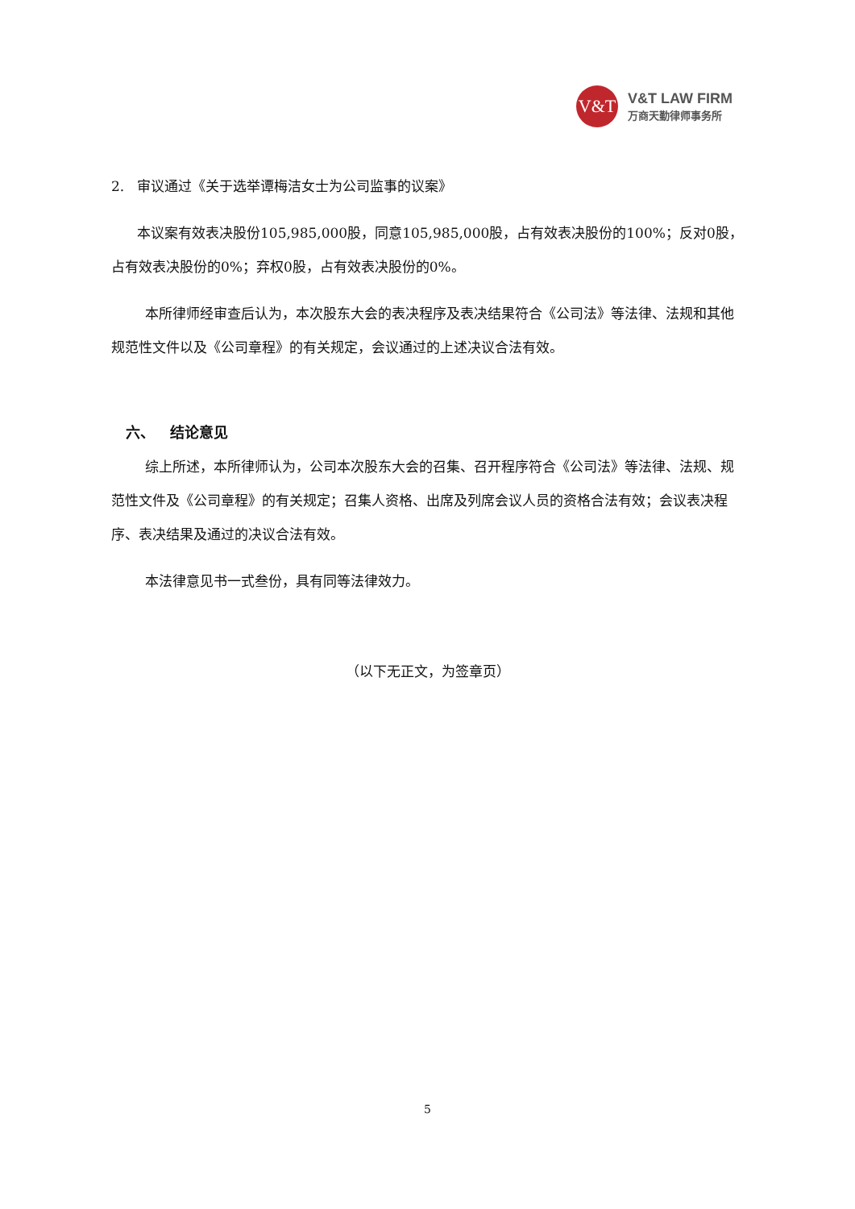V&T
V&T LAW FIRM
万商天勤律师事务所
2. 审议通过《关于选举谭梅洁女士为公司监事的议案》
本议案有效表决股份105,985,000股，同意105,985,000股，占有效表决股份的100%；反对0股，占有效表决股份的0%；弃权0股，占有效表决股份的0%。
本所律师经审查后认为，本次股东大会的表决程序及表决结果符合《公司法》等法律、法规和其他规范性文件以及《公司章程》的有关规定，会议通过的上述决议合法有效。
六、 结论意见
综上所述，本所律师认为，公司本次股东大会的召集、召开程序符合《公司法》等法律、法规、规范性文件及《公司章程》的有关规定；召集人资格、出席及列席会议人员的资格合法有效；会议表决程序、表决结果及通过的决议合法有效。
本法律意见书一式叁份，具有同等法律效力。
（以下无正文，为签章页）
5